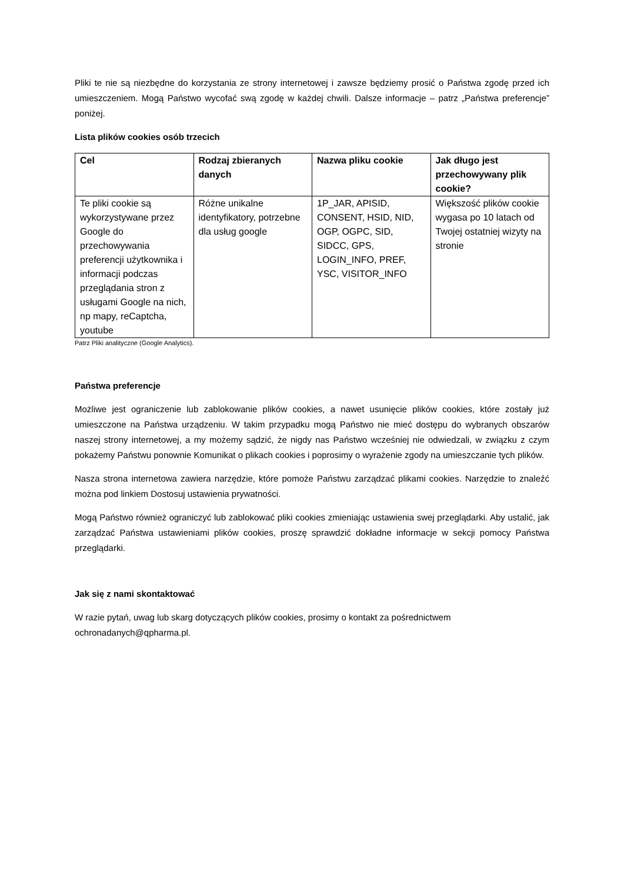Pliki te nie są niezbędne do korzystania ze strony internetowej i zawsze będziemy prosić o Państwa zgodę przed ich umieszczeniem. Mogą Państwo wycofać swą zgodę w każdej chwili. Dalsze informacje – patrz „Państwa preferencje” poniżej.
Lista plików cookies osób trzecich
| Cel | Rodzaj zbieranych danych | Nazwa pliku cookie | Jak długo jest przechowywany plik cookie? |
| --- | --- | --- | --- |
| Te pliki cookie są wykorzystywane przez Google do przechowywania preferencji użytkownika i informacji podczas przeglądania stron z usługami Google na nich, np mapy, reCaptcha, youtube | Różne unikalne identyfikatory, potrzebne dla usług google | 1P_JAR, APISID, CONSENT, HSID, NID, OGP, OGPC, SID, SIDCC, GPS, LOGIN_INFO, PREF, YSC, VISITOR_INFO | Większość plików cookie wygasa po 10 latach od Twojej ostatniej wizyty na stronie |
Patrz Pliki analityczne (Google Analytics).
Państwa preferencje
Możliwe jest ograniczenie lub zablokowanie plików cookies, a nawet usunięcie plików cookies, które zostały już umieszczone na Państwa urządzeniu. W takim przypadku mogą Państwo nie mieć dostępu do wybranych obszarów naszej strony internetowej, a my możemy sądzić, że nigdy nas Państwo wcześniej nie odwiedzali, w związku z czym pokażemy Państwu ponownie Komunikat o plikach cookies i poprosimy o wyrażenie zgody na umieszczanie tych plików.
Nasza strona internetowa zawiera narzędzie, które pomoże Państwu zarządzać plikami cookies. Narzędzie to znaleźć można pod linkiem Dostosuj ustawienia prywatności.
Mogą Państwo również ograniczyć lub zablokować pliki cookies zmieniając ustawienia swej przeglądarki. Aby ustalić, jak zarządzać Państwa ustawieniami plików cookies, proszę sprawdzić dokładne informacje w sekcji pomocy Państwa przeglądarki.
Jak się z nami skontaktować
W razie pytań, uwag lub skarg dotyczących plików cookies, prosimy o kontakt za pośrednictwem ochronadanych@qpharma.pl.